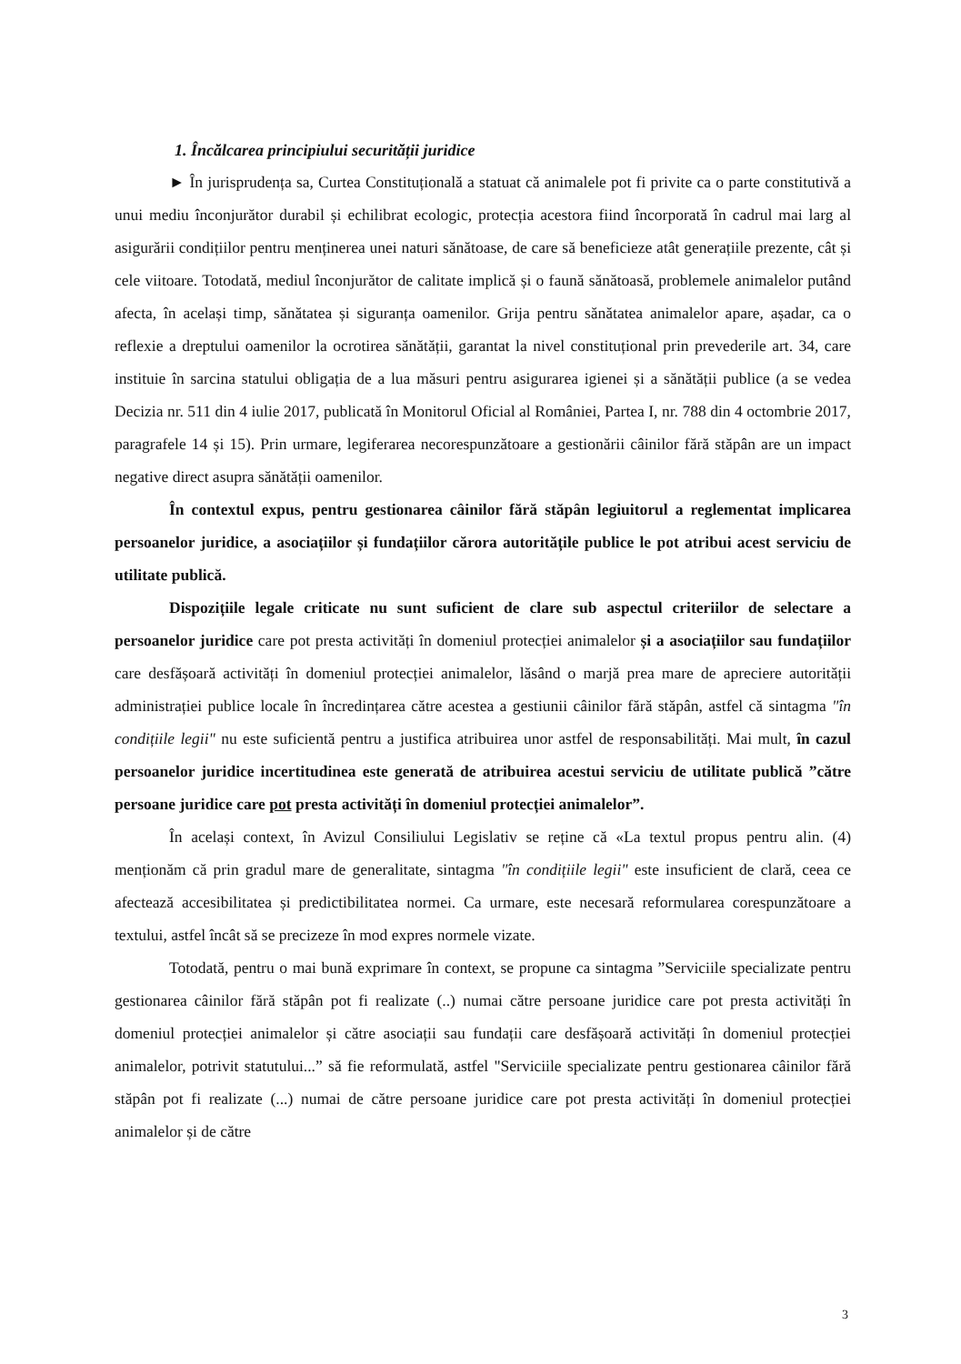1. Încălcarea principiului securității juridice
► În jurisprudența sa, Curtea Constituțională a statuat că animalele pot fi privite ca o parte constitutivă a unui mediu înconjurător durabil și echilibrat ecologic, protecția acestora fiind încorporată în cadrul mai larg al asigurării condițiilor pentru menținerea unei naturi sănătoase, de care să beneficieze atât generațiile prezente, cât și cele viitoare. Totodată, mediul înconjurător de calitate implică și o faună sănătoasă, problemele animalelor putând afecta, în același timp, sănătatea și siguranța oamenilor. Grija pentru sănătatea animalelor apare, așadar, ca o reflexie a dreptului oamenilor la ocrotirea sănătății, garantat la nivel constituțional prin prevederile art. 34, care instituie în sarcina statului obligația de a lua măsuri pentru asigurarea igienei și a sănătății publice (a se vedea Decizia nr. 511 din 4 iulie 2017, publicată în Monitorul Oficial al României, Partea I, nr. 788 din 4 octombrie 2017, paragrafele 14 și 15). Prin urmare, legiferarea necorespunzătoare a gestionării câinilor fără stăpân are un impact negative direct asupra sănătății oamenilor.
În contextul expus, pentru gestionarea câinilor fără stăpân legiuitorul a reglementat implicarea persoanelor juridice, a asociațiilor și fundațiilor cărora autoritățile publice le pot atribui acest serviciu de utilitate publică.
Dispozițiile legale criticate nu sunt suficient de clare sub aspectul criteriilor de selectare a persoanelor juridice care pot presta activități în domeniul protecției animalelor și a asociațiilor sau fundațiilor care desfășoară activități în domeniul protecției animalelor, lăsând o marjă prea mare de apreciere autorității administrației publice locale în încredințarea către acestea a gestiunii câinilor fără stăpân, astfel că sintagma "în condițiile legii" nu este suficientă pentru a justifica atribuirea unor astfel de responsabilități. Mai mult, în cazul persoanelor juridice incertitudinea este generată de atribuirea acestui serviciu de utilitate publică ”către persoane juridice care pot presta activități în domeniul protecției animalelor”.
În același context, în Avizul Consiliului Legislativ se reține că «La textul propus pentru alin. (4) menționăm că prin gradul mare de generalitate, sintagma "în condițiile legii" este insuficient de clară, ceea ce afectează accesibilitatea și predictibilitatea normei. Ca urmare, este necesară reformularea corespunzătoare a textului, astfel încât să se precizeze în mod expres normele vizate.
Totodată, pentru o mai bună exprimare în context, se propune ca sintagma ”Serviciile specializate pentru gestionarea câinilor fără stăpân pot fi realizate (..) numai către persoane juridice care pot presta activități în domeniul protecției animalelor și către asociații sau fundații care desfășoară activități în domeniul protecției animalelor, potrivit statutului...” să fie reformulată, astfel "Serviciile specializate pentru gestionarea câinilor fără stăpân pot fi realizate (...) numai de către persoane juridice care pot presta activități în domeniul protecției animalelor și de către
3